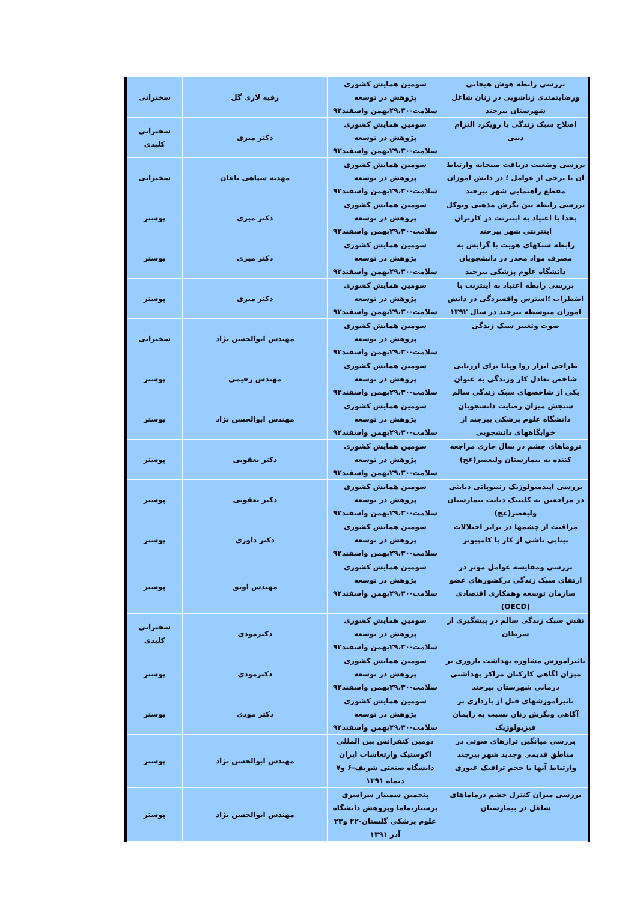| بررسی رابطه هوش هیجانی ورضایتمندی زناشویی در زنان شاغل شهرستان بیرجند | سومین همایش کشوری پژوهش در توسعه سلامت-۲۹،۳۰بهمن واسفند۹۲ | رقیه لاری گل | سخنرانی |
| اصلاح سبک زندگی با رویکرد التزام دینی | سومین همایش کشوری پژوهش در توسعه سلامت-۲۹،۳۰بهمن واسفند۹۲ | دکتر میری | سخنرانی کلیدی |
| بررسی وضعیت دریافت صبحانه وارتباط آن با برخی از عوامل ؛ در دانش اموزان مقطع راهنمایی شهر بیرجند | سومین همایش کشوری پژوهش در توسعه سلامت-۲۹،۳۰بهمن واسفند۹۲ | مهدیه سپاهی باغان | سخنرانی |
| بررسی رابطه بین نگرش مذهبی وتوکل بخدا با اعتیاد به اینترنت در کاربران اینترنتی شهر بیرجند | سومین همایش کشوری پژوهش در توسعه سلامت-۲۹،۳۰بهمن واسفند۹۲ | دکتر میری | پوستر |
| رابطه سبکهای هویت با گرایش به مصرف مواد مخدر در دانشجویان دانشگاه علوم پزشکی بیرجند | سومین همایش کشوری پژوهش در توسعه سلامت-۲۹،۳۰بهمن واسفند۹۲ | دکتر میری | پوستر |
| بررسی رابطه اعتیاد به اینترنت با اضطراب ؛استرس وافسردگی در دانش آموزان متوسطه بیرجند در سال ۱۳۹۲ | سومین همایش کشوری پژوهش در توسعه سلامت-۲۹،۳۰بهمن واسفند۹۲ | دکتر میری | پوستر |
| صوت وتغییر سبک زندگی | سومین همایش کشوری پژوهش در توسعه سلامت-۲۹،۳۰بهمن واسفند۹۲ | مهندس ابوالحسن نژاد | سخنرانی |
| طراحی ابزار روا وپایا برای ارزیابی شاخص تعادل کار وزندگی به عنوان یکی از شاخصهای سبک زندگی سالم | سومین همایش کشوری پژوهش در توسعه سلامت-۲۹،۳۰بهمن واسفند۹۲ | مهندس رحیمی | پوستر |
| سنجش میزان رضایت دانشجویان دانشگاه علوم پزشکی بیرجند از خوابگاههای دانشجویی | سومین همایش کشوری پژوهش در توسعه سلامت-۲۹،۳۰بهمن واسفند۹۲ | مهندس ابوالحسن نژاد | پوستر |
| تروماهای چشم در سال جاری مراجعه کننده به بیمارستان ولیعصر(عج) | سومین همایش کشوری پژوهش در توسعه سلامت-۲۹،۳۰بهمن واسفند۹۲ | دکتر یعقوبی | پوستر |
| بررسی اپیدمیولوژیک رتینوپاتی دیابتی در مراجعین به کلینیک دیابت بیمارستان ولیعصر(عج) | سومین همایش کشوری پژوهش در توسعه سلامت-۲۹،۳۰بهمن واسفند۹۲ | دکتر یعقوبی | پوستر |
| مراقبت از چشمها در برابر اختلالات بینایی ناشی از کار با کامپیوتر | سومین همایش کشوری پژوهش در توسعه سلامت-۲۹،۳۰بهمن واسفند۹۲ | دکتر داوری | پوستر |
| بررسی ومقایسه عوامل موثر در ارتقای سبک زندگی درکشورهای عضو سازمان توسعه وهمکاری اقتصادی (OECD) | سومین همایش کشوری پژوهش در توسعه سلامت-۲۹،۳۰بهمن واسفند۹۲ | مهندس اونق | پوستر |
| نقش سبک زندگی سالم در پیشگیری از سرطان | سومین همایش کشوری پژوهش در توسعه سلامت-۲۹،۳۰بهمن واسفند۹۲ | دکترمودی | سخنرانی کلیدی |
| تاثیرآموزش مشاوره بهداشت باروری بر میزان آگاهی کارکنان مراکز بهداشتی درمانی شهرستان بیرجند | سومین همایش کشوری پژوهش در توسعه سلامت-۲۹،۳۰بهمن واسفند۹۲ | دکترمودی | پوستر |
| تاثیرآموزشهای قبل از بارداری بر آگاهی ونگرش زنان نسبت به زایمان فیزیولوژیک | سومین همایش کشوری پژوهش در توسعه سلامت-۲۹،۳۰بهمن واسفند۹۲ | دکتر مودی | پوستر |
| بررسی میانگین ترازهای صوتی در مناطق قدیمی وجدید شهر بیرجند وارتباط آنها با حجم ترافیک عبوری | دومین کنفرانس بین المللی اکوستیک وارتعاشات ایران دانشگاه صنعتی شریف-۶ و۷ دیماه ۱۳۹۱ | مهندس ابوالحسن نژاد | پوستر |
| بررسی میزان کنترل خشم درماماهای شاغل در بیمارستان | پنجمین سمینار سراسری پرستار،ماما وپژوهش دانشگاه علوم پزشکی گلستان-۲۲ و۲۳ آذر ۱۳۹۱ | مهندس ابوالحسن نژاد | پوستر |